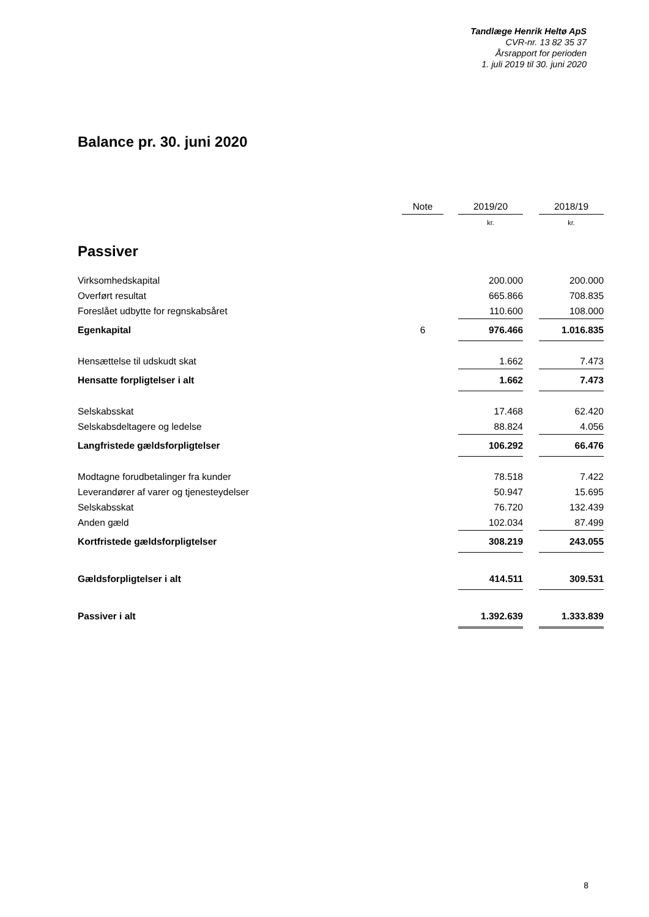Tandlæge Henrik Heltø ApS
CVR-nr. 13 82 35 37
Årsrapport for perioden
1. juli 2019 til 30. juni 2020
Balance pr. 30. juni 2020
| | Note | | 2019/20 | | 2018/19 |
| --- | --- | --- | --- | --- | --- |
| | | | kr. | | kr. |
| Passiver | | | | | |
| Virksomhedskapital | | | 200.000 | | 200.000 |
| Overført resultat | | | 665.866 | | 708.835 |
| Foreslået udbytte for regnskabsåret | | | 110.600 | | 108.000 |
| Egenkapital | 6 | | 976.466 | | 1.016.835 |
| Hensættelse til udskudt skat | | | 1.662 | | 7.473 |
| Hensatte forpligtelser i alt | | | 1.662 | | 7.473 |
| Selskabsskat | | | 17.468 | | 62.420 |
| Selskabsdeltagere og ledelse | | | 88.824 | | 4.056 |
| Langfristede gældsforpligtelser | | | 106.292 | | 66.476 |
| Modtagne forudbetalinger fra kunder | | | 78.518 | | 7.422 |
| Leverandører af varer og tjenesteydelser | | | 50.947 | | 15.695 |
| Selskabsskat | | | 76.720 | | 132.439 |
| Anden gæld | | | 102.034 | | 87.499 |
| Kortfristede gældsforpligtelser | | | 308.219 | | 243.055 |
| Gældsforpligtelser i alt | | | 414.511 | | 309.531 |
| Passiver i alt | | | 1.392.639 | | 1.333.839 |
8